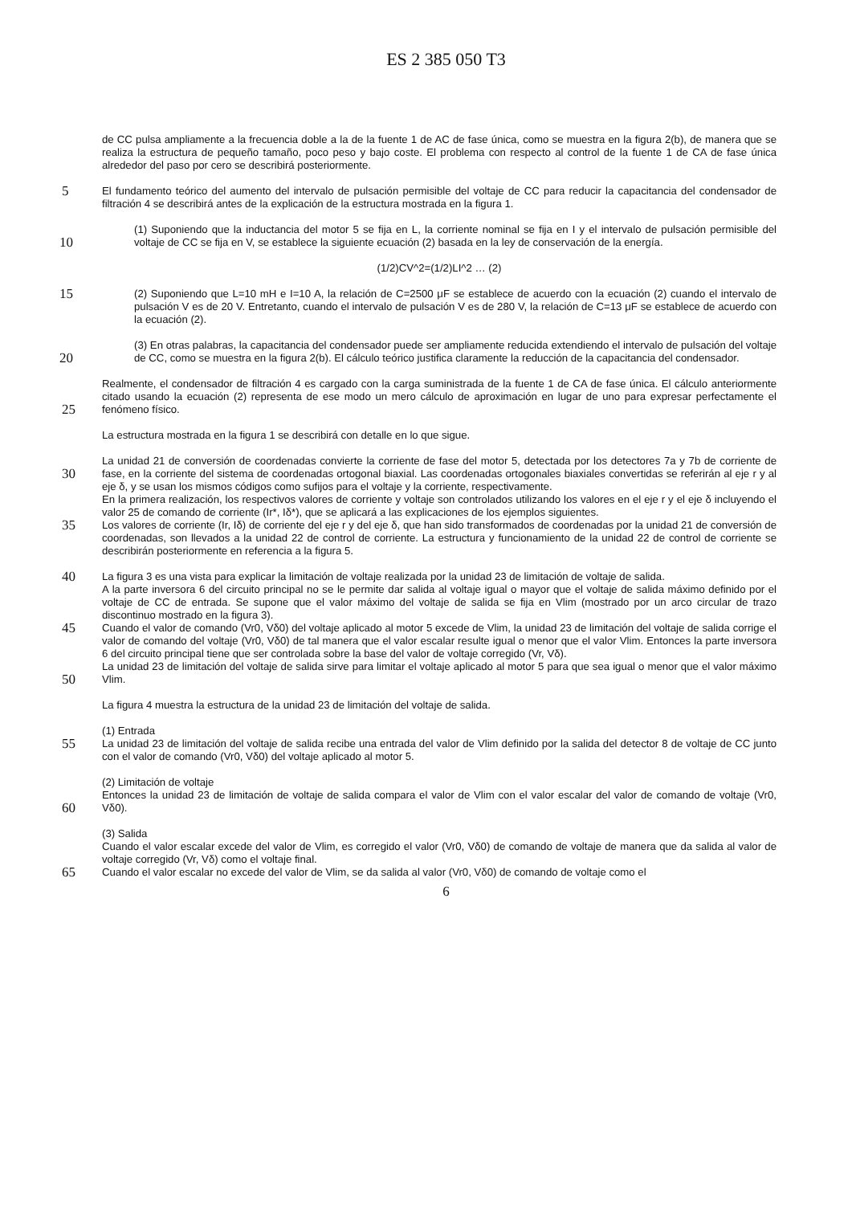ES 2 385 050 T3
de CC pulsa ampliamente a la frecuencia doble a la de la fuente 1 de AC de fase única, como se muestra en la figura 2(b), de manera que se realiza la estructura de pequeño tamaño, poco peso y bajo coste. El problema con respecto al control de la fuente 1 de CA de fase única alrededor del paso por cero se describirá posteriormente.
5 El fundamento teórico del aumento del intervalo de pulsación permisible del voltaje de CC para reducir la capacitancia del condensador de filtración 4 se describirá antes de la explicación de la estructura mostrada en la figura 1.
10
(1) Suponiendo que la inductancia del motor 5 se fija en L, la corriente nominal se fija en I y el intervalo de pulsación permisible del voltaje de CC se fija en V, se establece la siguiente ecuación (2) basada en la ley de conservación de la energía.
(1/2)CV^2=(1/2)LI^2 … (2)
15 (2) Suponiendo que L=10 mH e I=10 A, la relación de C=2500 μF se establece de acuerdo con la ecuación (2) cuando el intervalo de pulsación V es de 20 V. Entretanto, cuando el intervalo de pulsación V es de 280 V, la relación de C=13 μF se establece de acuerdo con la ecuación (2).
20
(3) En otras palabras, la capacitancia del condensador puede ser ampliamente reducida extendiendo el intervalo de pulsación del voltaje de CC, como se muestra en la figura 2(b). El cálculo teórico justifica claramente la reducción de la capacitancia del condensador.
25
Realmente, el condensador de filtración 4 es cargado con la carga suministrada de la fuente 1 de CA de fase única. El cálculo anteriormente citado usando la ecuación (2) representa de ese modo un mero cálculo de aproximación en lugar de uno para expresar perfectamente el fenómeno físico.
La estructura mostrada en la figura 1 se describirá con detalle en lo que sigue.
30
La unidad 21 de conversión de coordenadas convierte la corriente de fase del motor 5, detectada por los detectores 7a y 7b de corriente de fase, en la corriente del sistema de coordenadas ortogonal biaxial. Las coordenadas ortogonales biaxiales convertidas se referirán al eje r y al eje δ, y se usan los mismos códigos como sufijos para el voltaje y la corriente, respectivamente.
35
En la primera realización, los respectivos valores de corriente y voltaje son controlados utilizando los valores en el eje r y el eje δ incluyendo el valor 25 de comando de corriente (Ir*, Iδ*), que se aplicará a las explicaciones de los ejemplos siguientes.
Los valores de corriente (Ir, Iδ) de corriente del eje r y del eje δ, que han sido transformados de coordenadas por la unidad 21 de conversión de coordenadas, son llevados a la unidad 22 de control de corriente. La estructura y funcionamiento de la unidad 22 de control de corriente se describirán posteriormente en referencia a la figura 5.
40 La figura 3 es una vista para explicar la limitación de voltaje realizada por la unidad 23 de limitación de voltaje de salida.
A la parte inversora 6 del circuito principal no se le permite dar salida al voltaje igual o mayor que el voltaje de salida máximo definido por el voltaje de CC de entrada. Se supone que el valor máximo del voltaje de salida se fija en Vlim (mostrado por un arco circular de trazo discontinuo mostrado en la figura 3).
45 Cuando el valor de comando (Vr0, Vδ0) del voltaje aplicado al motor 5 excede de Vlim, la unidad 23 de limitación del voltaje de salida corrige el valor de comando del voltaje (Vr0, Vδ0) de tal manera que el valor escalar resulte igual o menor que el valor Vlim. Entonces la parte inversora 6 del circuito principal tiene que ser controlada sobre la base del valor de voltaje corregido (Vr, Vδ).
50
La unidad 23 de limitación del voltaje de salida sirve para limitar el voltaje aplicado al motor 5 para que sea igual o menor que el valor máximo Vlim.
La figura 4 muestra la estructura de la unidad 23 de limitación del voltaje de salida.
55
(1) Entrada
La unidad 23 de limitación del voltaje de salida recibe una entrada del valor de Vlim definido por la salida del detector 8 de voltaje de CC junto con el valor de comando (Vr0, Vδ0) del voltaje aplicado al motor 5.
60
(2) Limitación de voltaje
Entonces la unidad 23 de limitación de voltaje de salida compara el valor de Vlim con el valor escalar del valor de comando de voltaje (Vr0, Vδ0).
(3) Salida
Cuando el valor escalar excede del valor de Vlim, es corregido el valor (Vr0, Vδ0) de comando de voltaje de manera que da salida al valor de voltaje corregido (Vr, Vδ) como el voltaje final.
65 Cuando el valor escalar no excede del valor de Vlim, se da salida al valor (Vr0, Vδ0) de comando de voltaje como el
6